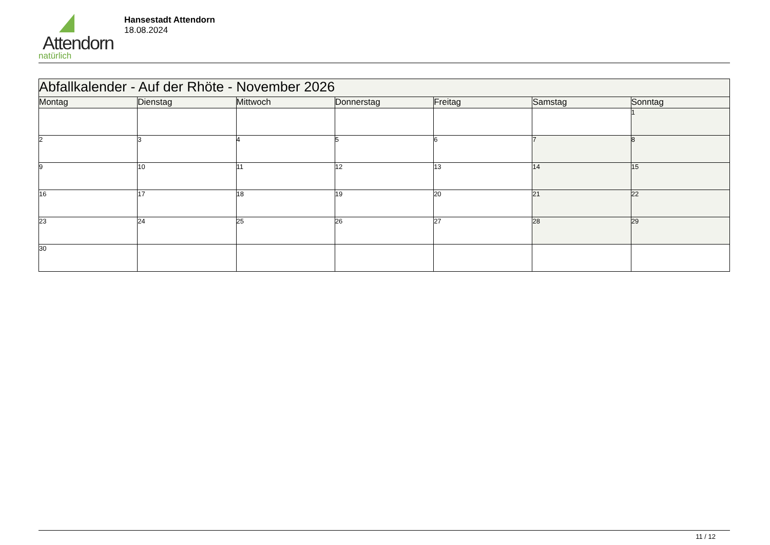Attendorn
natürlich
Hansestadt Attendorn
18.08.2024
| Abfallkalender - Auf der Rhöte - November 2026 | | | | | | |
| Montag | Dienstag | Mittwoch | Donnerstag | Freitag | Samstag | Sonntag |
| | | | | | | 1 |
| 2 | 3 | 4 | 5 | 6 | 7 | 8 |
| 9 | 10 | 11 | 12 | 13 | 14 | 15 |
| 16 | 17 | 18 | 19 | 20 | 21 | 22 |
| 23 | 24 | 25 | 26 | 27 | 28 | 29 |
| 30 | | | | | | |
11 / 12